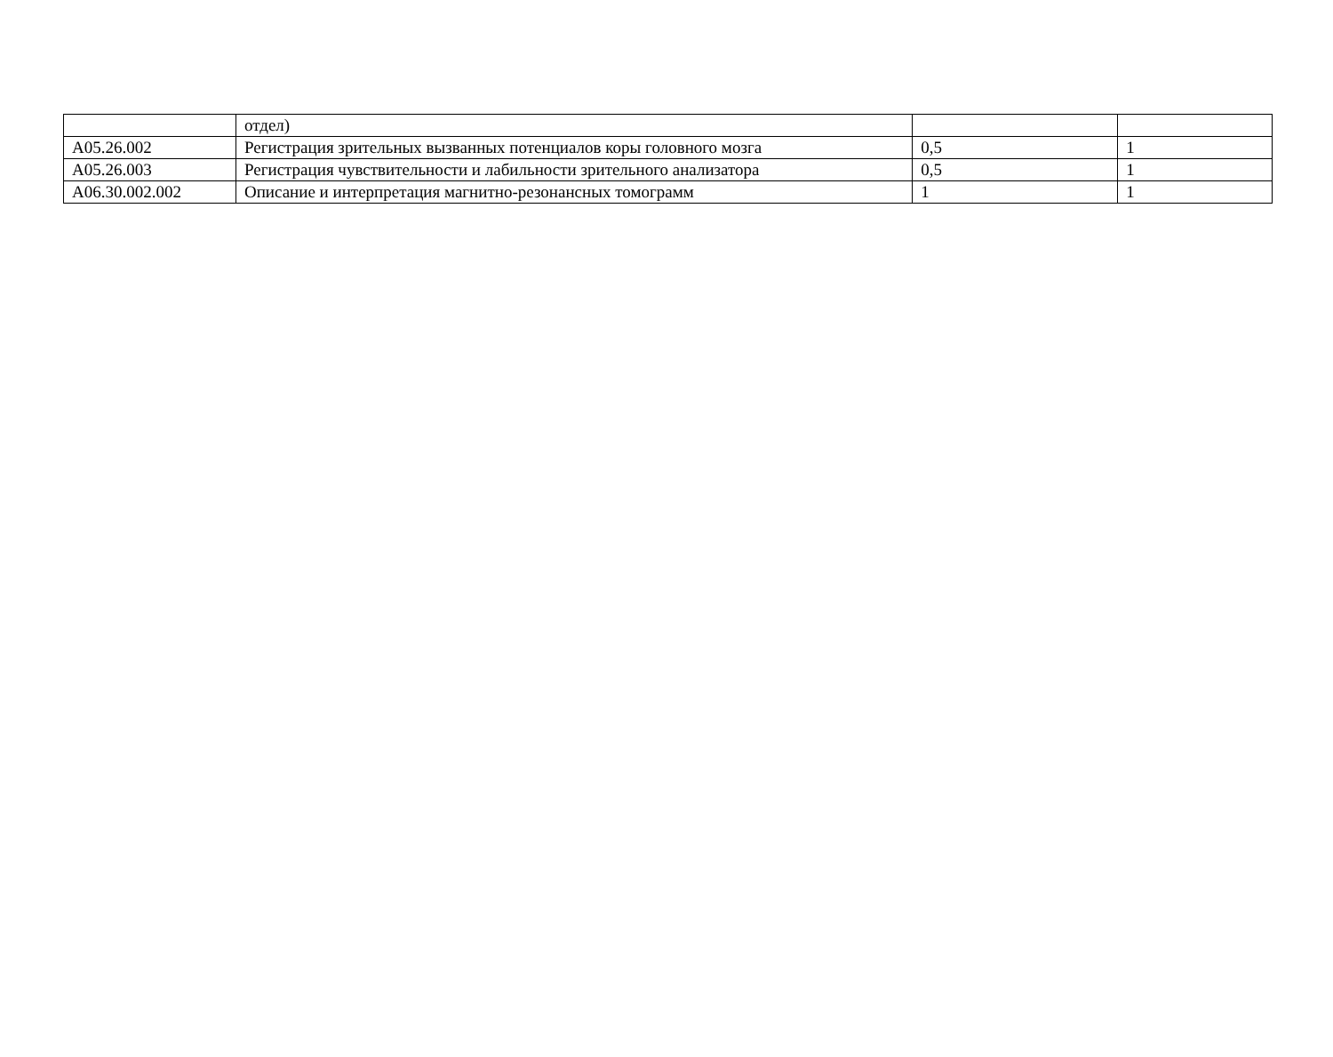| | отдел) | | |
| A05.26.002 | Регистрация зрительных вызванных потенциалов коры головного мозга | 0,5 | 1 |
| A05.26.003 | Регистрация чувствительности и лабильности зрительного анализатора | 0,5 | 1 |
| A06.30.002.002 | Описание и интерпретация магнитно-резонансных томограмм | 1 | 1 |